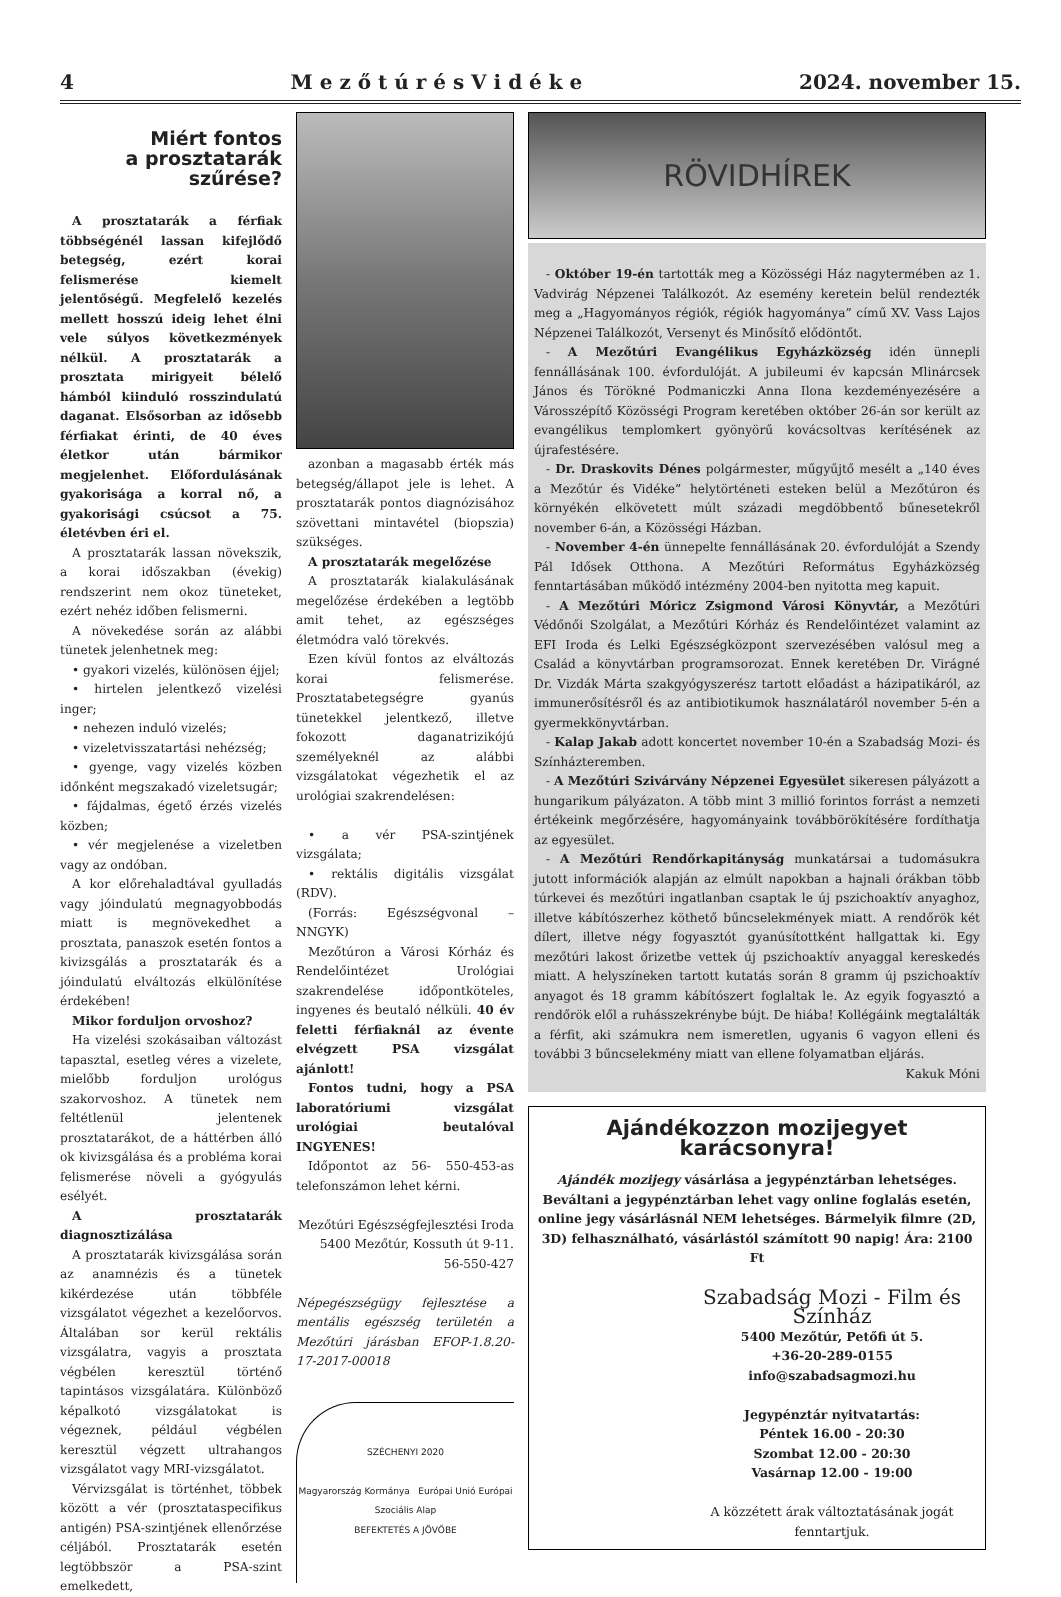4 M e z ő t ú r é s V i d é k e 2024. november 15.
Miért fontos
a prosztatarák szűrése?
A prosztatarák a férfiak többségénél lassan kifejlődő betegség, ezért korai felismerése kiemelt jelentőségű. Megfelelő kezelés mellett hosszú ideig lehet élni vele súlyos következmények nélkül. A prosztatarák a prosztata mirigyeit bélelő hámból kiinduló rosszindulatú daganat. Elsősorban az idősebb férfiakat érinti, de 40 éves életkor után bármikor megjelenhet. Előfordulásának gyakorisága a korral nő, a gyakorisági csúcsot a 75. életévben éri el.
A prosztatarák lassan növekszik, a korai időszakban (évekig) rendszerint nem okoz tüneteket, ezért nehéz időben felismerni.
A növekedése során az alábbi tünetek jelenhetnek meg:
• gyakori vizelés, különösen éjjel;
• hirtelen jelentkező vizelési inger;
• nehezen induló vizelés;
• vizeletvisszatartási nehézség;
• gyenge, vagy vizelés közben időnként megszakadó vizeletsugár;
• fájdalmas, égető érzés vizelés közben;
• vér megjelenése a vizeletben vagy az ondóban.
A kor előrehaladtával gyulladás vagy jóindulatú megnagyobbodás miatt is megnövekedhet a prosztata, panaszok esetén fontos a kivizsgálás a prosztatarák és a jóindulatú elváltozás elkülönítése érdekében!
Mikor forduljon orvoshoz?
Ha vizelési szokásaiban változást tapasztal, esetleg véres a vizelete, mielőbb forduljon urológus szakorvoshoz. A tünetek nem feltétlenül jelentenek prosztatarákot, de a háttérben álló ok kivizsgálása és a probléma korai felismerése növeli a gyógyulás esélyét.
A prosztatarák diagnosztizálása
A prosztatarák kivizsgálása során az anamnézis és a tünetek kikérdezése után többféle vizsgálatot végezhet a kezelőorvos. Általában sor kerül rektális vizsgálatra, vagyis a prosztata végbélen keresztül történő tapintásos vizsgálatára. Különböző képalkotó vizsgálatokat is végeznek, például végbélen keresztül végzett ultrahangos vizsgálatot vagy MRI-vizsgálatot.
Vérvizsgálat is történhet, többek között a vér (prosztataspecifikus antigén) PSA-szintjének ellenőrzése céljából. Prosztatarák esetén legtöbbször a PSA-szint emelkedett,
azonban a magasabb érték más betegség/állapot jele is lehet. A prosztatarák pontos diagnózisához szövettani mintavétel (biopszia) szükséges.
A prosztatarák megelőzése
A prosztatarák kialakulásának megelőzése érdekében a legtöbb amit tehet, az egészséges életmódra való törekvés.
Ezen kívül fontos az elváltozás korai felismerése. Prosztatabetegségre gyanús tünetekkel jelentkező, illetve fokozott daganatrizikójú személyeknél az alábbi vizsgálatokat végezhetik el az urológiai szakrendelésen:
• a vér PSA-szintjének vizsgálata;
• rektális digitális vizsgálat (RDV).
(Forrás: Egészségvonal – NNGYK)
Mezőtúron a Városi Kórház és Rendelőintézet Urológiai szakrendelése időpontköteles, ingyenes és beutaló nélküli. 40 év feletti férfiaknál az évente elvégzett PSA vizsgálat ajánlott!
Fontos tudni, hogy a PSA laboratóriumi vizsgálat urológiai beutalóval INGYENES!
Időpontot az 56- 550-453-as telefonszámon lehet kérni.
Mezőtúri Egészségfejlesztési Iroda
5400 Mezőtúr, Kossuth út 9-11.
56-550-427
Népegészségügy fejlesztése a mentális egészség területén a Mezőtúri járásban EFOP-1.8.20-17-2017-00018
SZÉCHENYI 2020
Magyarország Kormánya Európai Unió Európai Szociális Alap
BEFEKTETÉS A JÖVŐBE
RÖVIDHÍREK
- Október 19-én tartották meg a Közösségi Ház nagytermében az 1. Vadvirág Népzenei Találkozót. Az esemény keretein belül rendezték meg a „Hagyományos régiók, régiók hagyománya” című XV. Vass Lajos Népzenei Találkozót, Versenyt és Minősítő elődöntőt.
- A Mezőtúri Evangélikus Egyházközség idén ünnepli fennállásának 100. évfordulóját. A jubileumi év kapcsán Mlinárcsek János és Törökné Podmaniczki Anna Ilona kezdeményezésére a Városszépítő Közösségi Program keretében október 26-án sor került az evangélikus templomkert gyönyörű kovácsoltvas kerítésének az újrafestésére.
- Dr. Draskovits Dénes polgármester, műgyűjtő mesélt a „140 éves a Mezőtúr és Vidéke” helytörténeti esteken belül a Mezőtúron és környékén elkövetett múlt századi megdöbbentő bűnesetekről november 6-án, a Közösségi Házban.
- November 4-én ünnepelte fennállásának 20. évfordulóját a Szendy Pál Idősek Otthona. A Mezőtúri Református Egyházközség fenntartásában működő intézmény 2004-ben nyitotta meg kapuit.
- A Mezőtúri Móricz Zsigmond Városi Könyvtár, a Mezőtúri Védőnői Szolgálat, a Mezőtúri Kórház és Rendelőintézet valamint az EFI Iroda és Lelki Egészségközpont szervezésében valósul meg a Család a könyvtárban programsorozat. Ennek keretében Dr. Virágné Dr. Vizdák Márta szakgyógyszerész tartott előadást a házipatikáról, az immunerősítésről és az antibiotikumok használatáról november 5-én a gyermekkönyvtárban.
- Kalap Jakab adott koncertet november 10-én a Szabadság Mozi- és Színházteremben.
- A Mezőtúri Szivárvány Népzenei Egyesület sikeresen pályázott a hungarikum pályázaton. A több mint 3 millió forintos forrást a nemzeti értékeink megőrzésére, hagyományaink továbbörökítésére fordíthatja az egyesület.
- A Mezőtúri Rendőrkapitányság munkatársai a tudomásukra jutott információk alapján az elmúlt napokban a hajnali órákban több túrkevei és mezőtúri ingatlanban csaptak le új pszichoaktív anyaghoz, illetve kábítószerhez köthető bűncselekmények miatt. A rendőrök két dílert, illetve négy fogyasztót gyanúsítottként hallgattak ki. Egy mezőtúri lakost őrizetbe vettek új pszichoaktív anyaggal kereskedés miatt. A helyszíneken tartott kutatás során 8 gramm új pszichoaktív anyagot és 18 gramm kábítószert foglaltak le. Az egyik fogyasztó a rendőrök elől a ruhásszekrénybe bújt. De hiába! Kollégáink megtalálták a férfit, aki számukra nem ismeretlen, ugyanis 6 vagyon elleni és további 3 bűncselekmény miatt van ellene folyamatban eljárás.
Kakuk Móni
Ajándékozzon mozijegyet karácsonyra!
Ajándék mozijegy vásárlása a jegypénztárban lehetséges. Beváltani a jegypénztárban lehet vagy online foglalás esetén, online jegy vásárlásnál NEM lehetséges. Bármelyik filmre (2D, 3D) felhasználható, vásárlástól számított 90 napig! Ára: 2100 Ft
Szabadság Mozi - Film és Színház
5400 Mezőtúr, Petőfi út 5.
+36-20-289-0155
info@szabadsagmozi.hu
Jegypénztár nyitvatartás:
Péntek 16.00 - 20:30
Szombat 12.00 - 20:30
Vasárnap 12.00 - 19:00
A közzétett árak változtatásának jogát fenntartjuk.